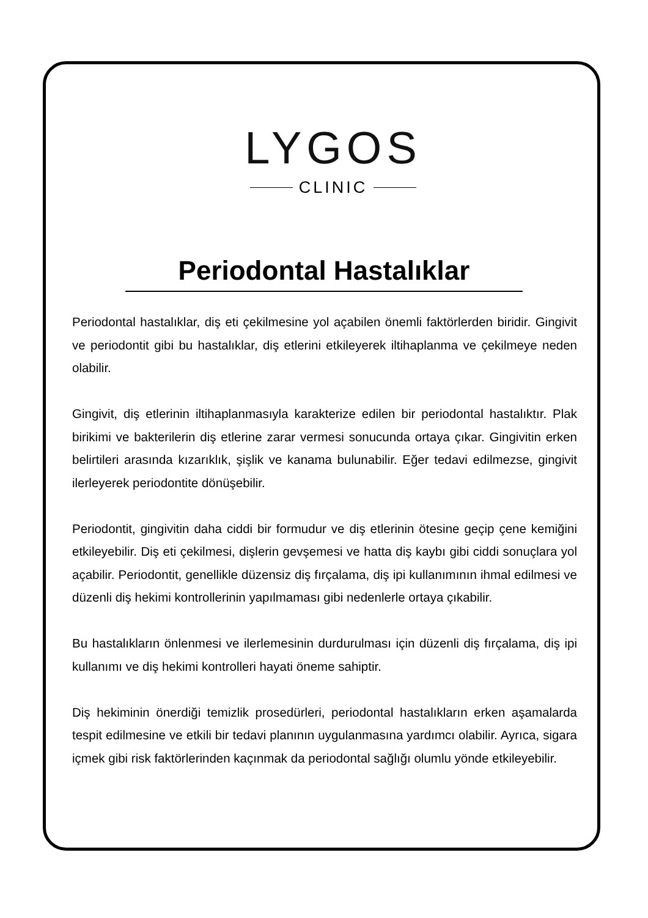LYGOS
CLINIC
Periodontal Hastalıklar
Periodontal hastalıklar, diş eti çekilmesine yol açabilen önemli faktörlerden biridir. Gingivit ve periodontit gibi bu hastalıklar, diş etlerini etkileyerek iltihaplanma ve çekilmeye neden olabilir.
Gingivit, diş etlerinin iltihaplanmasıyla karakterize edilen bir periodontal hastalıktır. Plak birikimi ve bakterilerin diş etlerine zarar vermesi sonucunda ortaya çıkar. Gingivitin erken belirtileri arasında kızarıklık, şişlik ve kanama bulunabilir. Eğer tedavi edilmezse, gingivit ilerleyerek periodontite dönüşebilir.
Periodontit, gingivitin daha ciddi bir formudur ve diş etlerinin ötesine geçip çene kemiğini etkileyebilir. Diş eti çekilmesi, dişlerin gevşemesi ve hatta diş kaybı gibi ciddi sonuçlara yol açabilir. Periodontit, genellikle düzensiz diş fırçalama, diş ipi kullanımının ihmal edilmesi ve düzenli diş hekimi kontrollerinin yapılmaması gibi nedenlerle ortaya çıkabilir.
Bu hastalıkların önlenmesi ve ilerlemesinin durdurulması için düzenli diş fırçalama, diş ipi kullanımı ve diş hekimi kontrolleri hayati öneme sahiptir.
Diş hekiminin önerdiği temizlik prosedürleri, periodontal hastalıkların erken aşamalarda tespit edilmesine ve etkili bir tedavi planının uygulanmasına yardımcı olabilir. Ayrıca, sigara içmek gibi risk faktörlerinden kaçınmak da periodontal sağlığı olumlu yönde etkileyebilir.